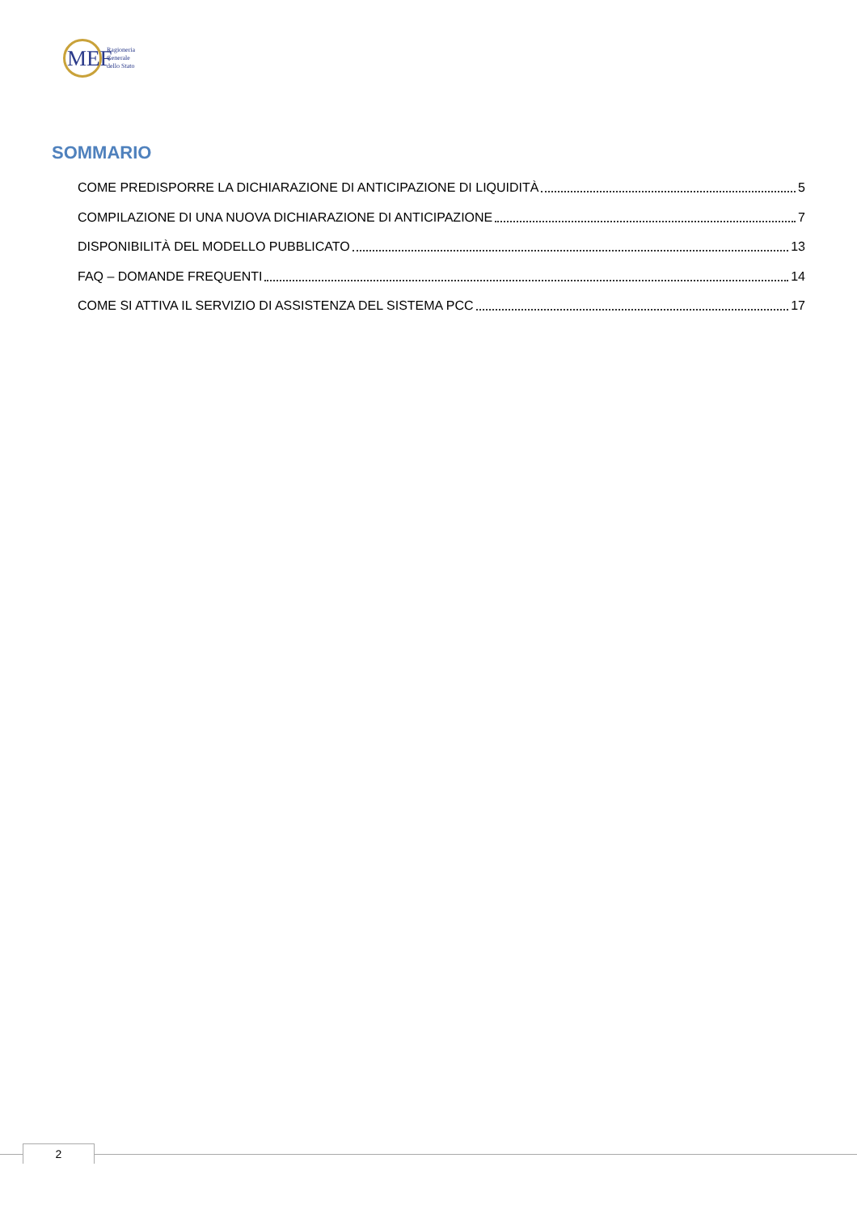MEF
Ragioneria
Generale
dello Stato
SOMMARIO
COME PREDISPORRE LA DICHIARAZIONE DI ANTICIPAZIONE DI LIQUIDITÀ 5
COMPILAZIONE DI UNA NUOVA DICHIARAZIONE DI ANTICIPAZIONE 7
DISPONIBILITÀ DEL MODELLO PUBBLICATO 13
FAQ – DOMANDE FREQUENTI 14
COME SI ATTIVA IL SERVIZIO DI ASSISTENZA DEL SISTEMA PCC 17
2